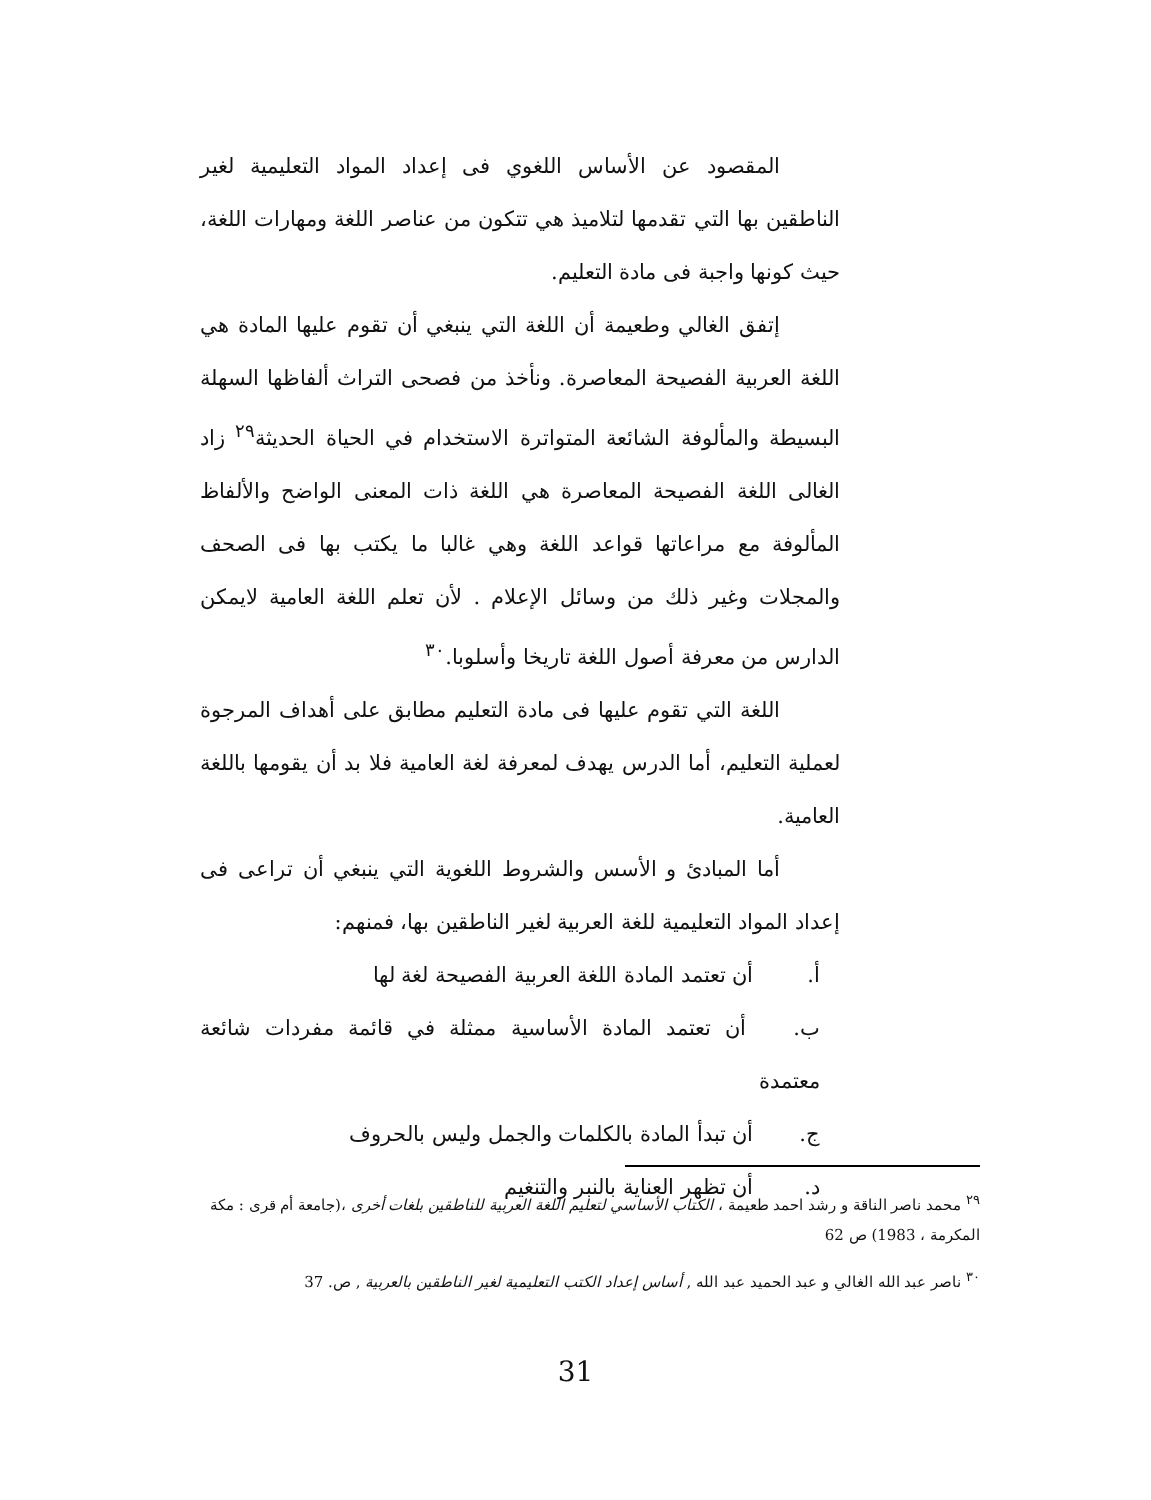المقصود عن الأساس اللغوي فى إعداد المواد التعليمية لغير الناطقين بها التي تقدمها لتلاميذ هي تتكون من عناصر اللغة ومهارات اللغة، حيث كونها واجبة فى مادة التعليم.
إتفق الغالي وطعيمة أن اللغة التي ينبغي أن تقوم عليها المادة هي اللغة العربية الفصيحة المعاصرة. ونأخذ من فصحى التراث ألفاظها السهلة البسيطة والمألوفة الشائعة المتواترة الاستخدام في الحياة الحديثة<sup>٢٩</sup> زاد الغالى اللغة الفصيحة المعاصرة هي اللغة ذات المعنى الواضح والألفاظ المألوفة مع مراعاتها قواعد اللغة وهي غالبا ما يكتب بها فى الصحف والمجلات وغير ذلك من وسائل الإعلام . لأن تعلم اللغة العامية لايمكن الدارس من معرفة أصول اللغة تاريخا وأسلوبا.<sup>٣٠</sup>
اللغة التي تقوم عليها فى مادة التعليم مطابق على أهداف المرجوة لعملية التعليم، أما الدرس يهدف لمعرفة لغة العامية فلا بد أن يقومها باللغة العامية.
أما المبادئ و الأسس والشروط اللغوية التي ينبغي أن تراعى فى إعداد المواد التعليمية للغة العربية لغير الناطقين بها، فمنهم:
أ. أن تعتمد المادة اللغة العربية الفصيحة لغة لها
ب. أن تعتمد المادة الأساسية ممثلة في قائمة مفردات شائعة معتمدة
ج. أن تبدأ المادة بالكلمات والجمل وليس بالحروف
د. أن تظهر العناية بالنبر والتنغيم
<sup>٢٩</sup> محمد ناصر الناقة و رشد احمد طعيمة ، الكتاب الأساسي لتعليم اللغة العربية للناطقين بلغات أخرى ،(جامعة أم قرى : مكة المكرمة ، 1983) ص 62
<sup>٣٠</sup> ناصر عبد الله الغالي و عبد الحميد عبد الله , أساس إعداد الكتب التعليمية لغير الناطقين بالعربية , ص. 37
31